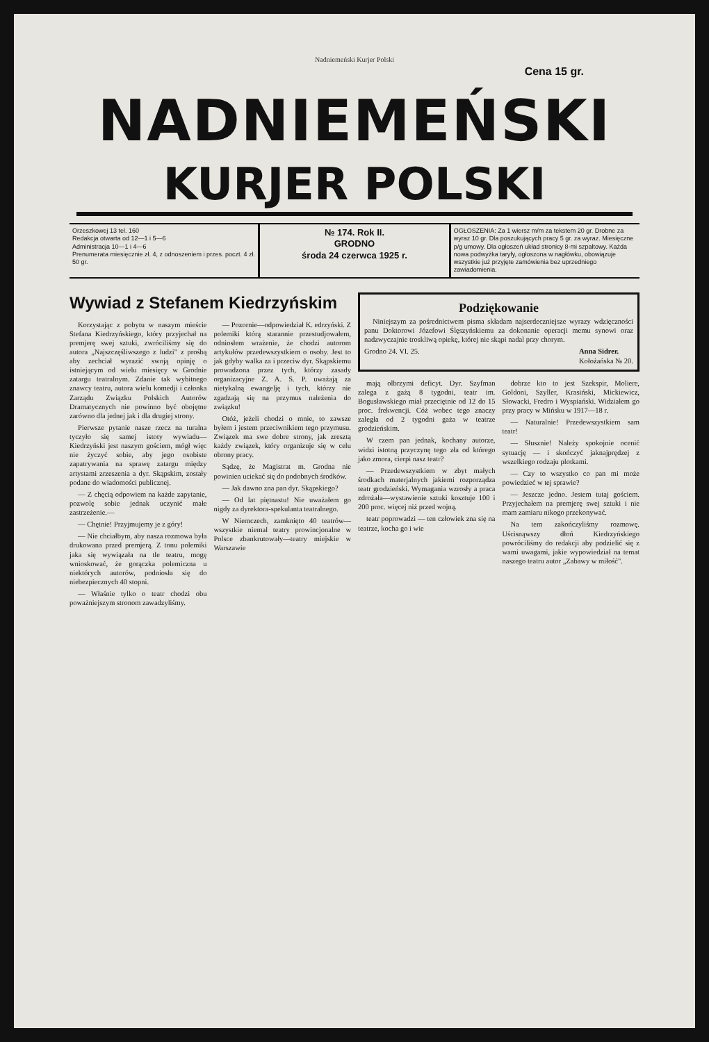Nadniemeński Kurjer Polski
Cena 15 gr.
NADNIEMEŃSKI
KURJER POLSKI
Orzeszkowej 13 tel. 160
Redakcja otwarta od 12—1 i 5—6
Administracja 10—1 i 4—6
Prenumerata miesięcznie zł. 4, z odnoszeniem i przes. poczt. 4 zł. 50 gr.
№ 174. Rok II.
GRODNO
środa 24 czerwca 1925 r.
OGŁOSZENIA: Za 1 wiersz m/m za tekstem 20 gr. Drobne za wyraz 10 gr. Dla poszukujących pracy 5 gr. za wyraz. Miesięczne p/g umowy. Dla ogłoszeń układ stronicy 8-mi szpaltowy. Każda nowa podwyżka taryfy, ogłoszona w nagłówku, obowiązuje wszystkie już przyjęte zamówienia bez uprzedniego zawiadomienia.
Wywiad z Stefanem Kiedrzyńskim
Korzystając z pobytu w naszym mieście Stefana Kiedrzyńskiego, który przyjechał na premjerę swej sztuki, zwróciliśmy się do autora „Najszczęśliwszego z ludzi" z prośbą aby zechciał wyrazić swoją opinję o istniejącym od wielu miesięcy w Grodnie zatargu teatralnym. Zdanie tak wybitnego znawcy teatru, autora wielu komedji i członka Zarządu Związku Polskich Autorów Dramatycznych nie powinno być obojętne zarówno dla jednej jak i dla drugiej strony.
Pierwsze pytanie nasze rzecz na turalna tyczyło się samej istoty wywiadu—Kiedrzyński jest naszym gościem, mógł więc nie życzyć sobie, aby jego osobiste zapatrywania na sprawę zatargu między artystami zrzeszenia a dyr. Skąpskim, zostały podane do wiadomości publicznej.
— Z chęcią odpowiem na każde zapytanie, pozwolę sobie jednak uczynić małe zastrzeżenie.—
— Chętnie! Przyjmujemy je z góry!
— Nie chciałbym, aby nasza rozmowa była drukowana przed premjerą. Z tonu polemiki jaka się wywiązała na tle teatru, mogę wnioskować, że gorączka polemiczna u niektórych autorów, podniosła się do niebezpiecznych 40 stopni.
— Właśnie tylko o teatr chodzi obu poważniejszym stronom zawadzyliśmy.
— Pozornie—odpowiedział K. edrzyński. Z polemiki którą starannie przestudjowałem, odniosłem wrażenie, że chodzi autorom artykułów przedewszystkiem o osoby. Jest to jak gdyby walka za i przeciw dyr. Skąpskiemu prowadzona przez tych, którzy zasady organizacyjne Z. A. S. P. uważają za nietykalną ewangelję i tych, którzy nie zgadzają się na przymus należenia do związku!
Otóż, jeżeli chodzi o mnie, to zawsze byłem i jestem przeciwnikiem tego przymusu. Związek ma swe dobre strony, jak zresztą każdy związek, który organizuje się w celu obrony pracy.
Sądzę, że Magistrat m. Grodna nie powinien uciekać się do podobnych środków.
— Jak dawno zna pan dyr. Skąpskiego?
— Od lat piętnastu! Nie uważałem go nigdy za dyrektora-spekulanta teatralnego.
W Niemczech, zamknięto 40 teatrów—wszystkie niemal teatry prowincjonalne w Polsce zbankrutowały—teatry miejskie w Warszawie
Podziękowanie
Niniejszym za pośrednictwem pisma składam najserdeczniejsze wyrazy wdzięczności panu Doktorowi Józefowi Ślęszyńskiemu za dokonanie operacji memu synowi oraz nadzwyczajnie troskliwą opiekę, której nie skąpi nadal przy chorym.
Grodno 24. VI. 25. Anna Sidrer.
Kołożańska № 20.
mają olbrzymi deficyt. Dyr. Szyfman zalega z gażą 8 tygodni, teatr im. Bogusławskiego miał przeciętnie od 12 do 15 proc. frekwencji. Cóż wobec tego znaczy zaległa od 2 tygodni gaża w teatrze grodzieńskim.
W czem pan jednak, kochany autorze, widzi istotną przyczynę tego zła od którego jako zmora, cierpi nasz teatr?
— Przedewszystkiem w zbyt małych środkach materjalnych jakiemi rozporządza teatr grodzieński. Wymagania wzrosły a praca zdrożała—wystawienie sztuki kosztuje 100 i 200 proc. więcej niż przed wojną.
teatr poprowadzi — ten człowiek zna się na teatrze, kocha go i wie
dobrze kto to jest Szekspir, Moliere, Goldoni, Szyller, Krasiński, Mickiewicz, Słowacki, Fredro i Wyspiański. Widziałem go przy pracy w Mińsku w 1917—18 r.
— Naturalnie! Przedewszystkiem sam teatr!
— Słusznie! Należy spokojnie ocenić sytuację — i skończyć jaknajprędzej z wszelkiego rodzaju plotkami.
— Czy to wszystko co pan mi może powiedzieć w tej sprawie?
— Jeszcze jedno. Jestem tutaj gościem. Przyjechałem na premjerę swej sztuki i nie mam zamiaru nikogo przekonywać.
Na tem zakończyliśmy rozmowę. Uścisnąwszy dłoń Kiedrzyńskiego powróciliśmy do redakcji aby podzielić się z wami uwagami, jakie wypowiedział na temat naszego teatru autor „Zabawy w miłość".